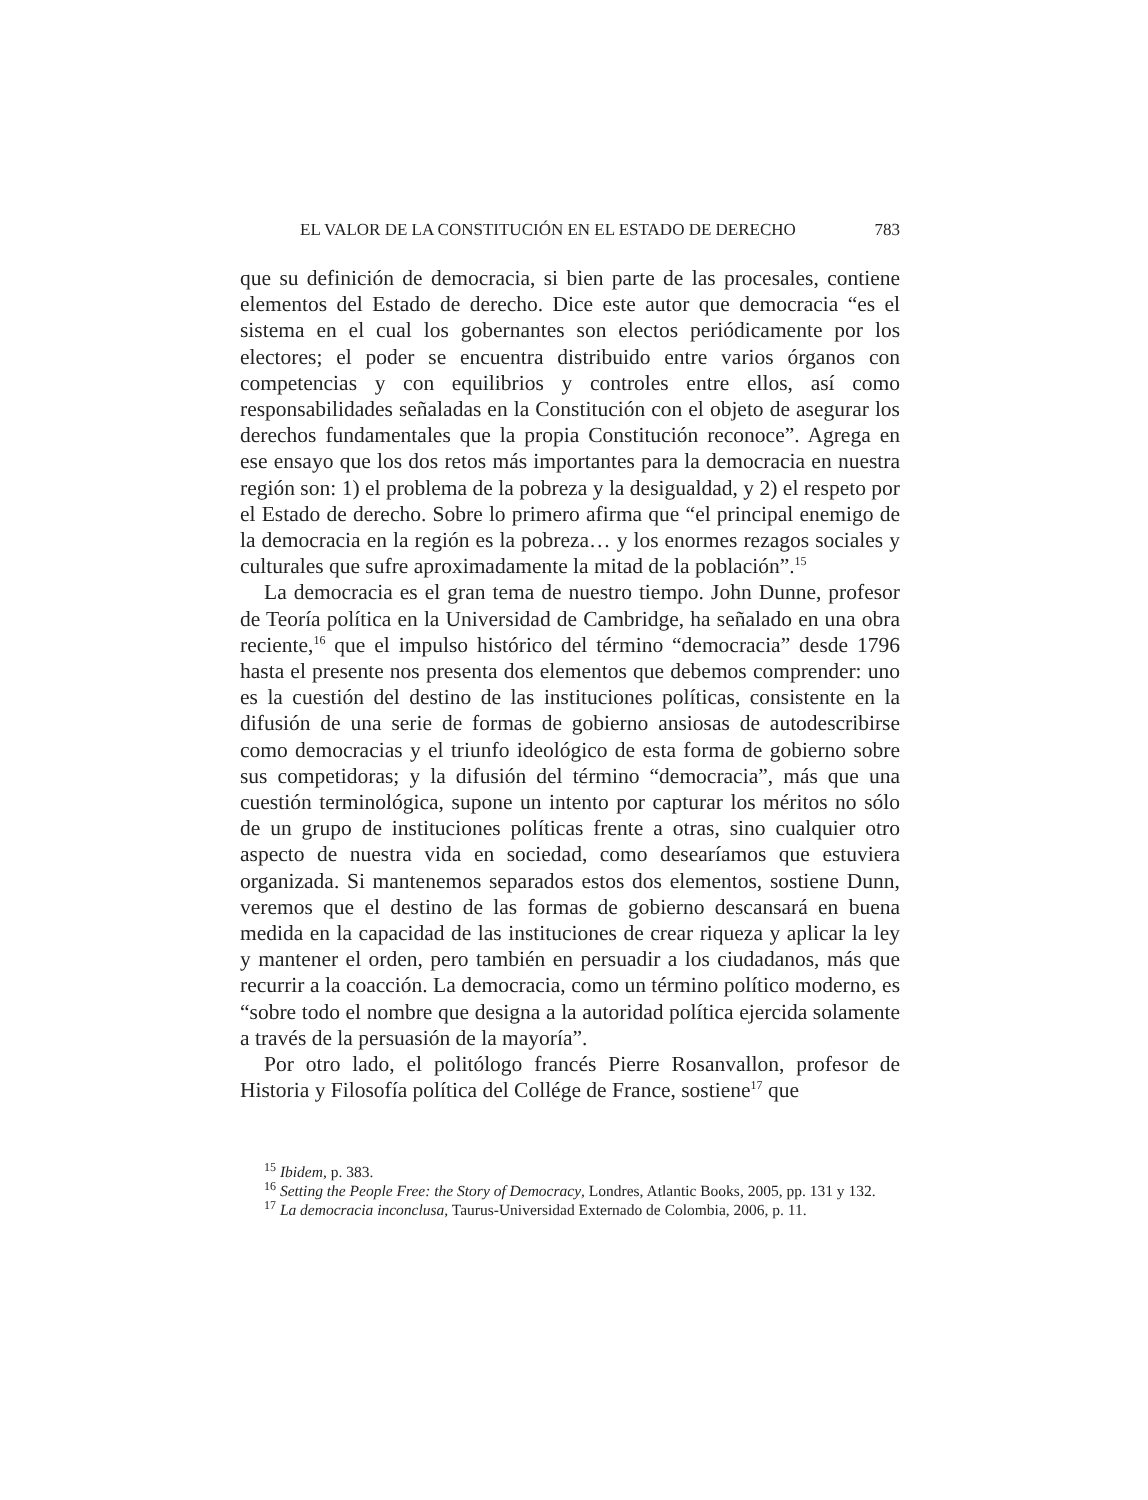EL VALOR DE LA CONSTITUCIÓN EN EL ESTADO DE DERECHO 783
que su definición de democracia, si bien parte de las procesales, contiene elementos del Estado de derecho. Dice este autor que democracia “es el sistema en el cual los gobernantes son electos periódicamente por los electores; el poder se encuentra distribuido entre varios órganos con competencias y con equilibrios y controles entre ellos, así como responsabilidades señaladas en la Constitución con el objeto de asegurar los derechos fundamentales que la propia Constitución reconoce”. Agrega en ese ensayo que los dos retos más importantes para la democracia en nuestra región son: 1) el problema de la pobreza y la desigualdad, y 2) el respeto por el Estado de derecho. Sobre lo primero afirma que “el principal enemigo de la democracia en la región es la pobreza… y los enormes rezagos sociales y culturales que sufre aproximadamente la mitad de la población”.<sup>15</sup>
La democracia es el gran tema de nuestro tiempo. John Dunne, profesor de Teoría política en la Universidad de Cambridge, ha señalado en una obra reciente,<sup>16</sup> que el impulso histórico del término “democracia” desde 1796 hasta el presente nos presenta dos elementos que debemos comprender: uno es la cuestión del destino de las instituciones políticas, consistente en la difusión de una serie de formas de gobierno ansiosas de autodescribirse como democracias y el triunfo ideológico de esta forma de gobierno sobre sus competidoras; y la difusión del término “democracia”, más que una cuestión terminológica, supone un intento por capturar los méritos no sólo de un grupo de instituciones políticas frente a otras, sino cualquier otro aspecto de nuestra vida en sociedad, como desearíamos que estuviera organizada. Si mantenemos separados estos dos elementos, sostiene Dunn, veremos que el destino de las formas de gobierno descansará en buena medida en la capacidad de las instituciones de crear riqueza y aplicar la ley y mantener el orden, pero también en persuadir a los ciudadanos, más que recurrir a la coacción. La democracia, como un término político moderno, es “sobre todo el nombre que designa a la autoridad política ejercida solamente a través de la persuasión de la mayoría”.
Por otro lado, el politólogo francés Pierre Rosanvallon, profesor de Historia y Filosofía política del Collége de France, sostiene<sup>17</sup> que
<sup>15</sup> Ibidem, p. 383.
<sup>16</sup> Setting the People Free: the Story of Democracy, Londres, Atlantic Books, 2005, pp. 131 y 132.
<sup>17</sup> La democracia inconclusa, Taurus-Universidad Externado de Colombia, 2006, p. 11.